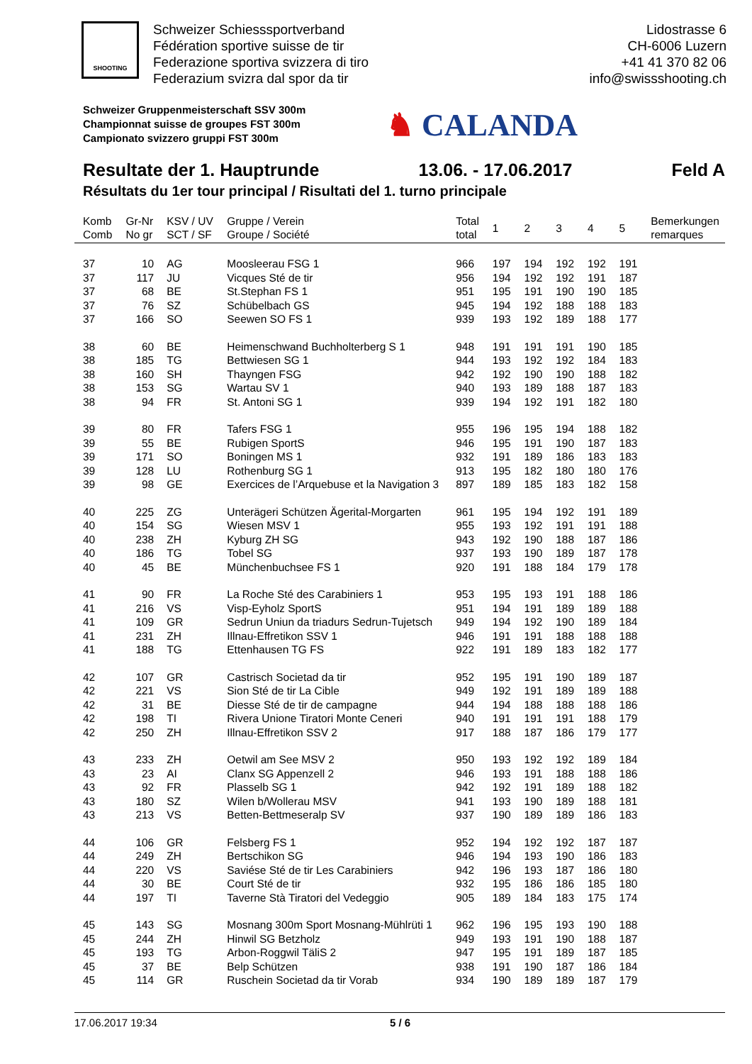SHOOTING
Schweizer Schiesssportverband
Fédération sportive suisse de tir
Federazione sportiva svizzera di tiro
Federazium svizra dal spor da tir
Lidostrasse 6
CH-6006 Luzern
+41 41 370 82 06
info@swissshooting.ch
Schweizer Gruppenmeisterschaft SSV 300m
Championnat suisse de groupes FST 300m
Campionato svizzero gruppi FST 300m
♞ CALANDA
Resultate der 1. Hauptrunde 13.06. - 17.06.2017 Feld A
Résultats du 1er tour principal / Risultati del 1. turno principale
| Komb Comb | Gr-Nr No gr | KSV / UV SCT / SF | Gruppe / Verein Groupe / Société | Total total | 1 | 2 | 3 | 4 | 5 | Bemerkungen remarques |
| --- | --- | --- | --- | --- | --- | --- | --- | --- | --- | --- |
| 37 | 10 | AG | Moosleerau FSG 1 | 966 | 197 | 194 | 192 | 192 | 191 | |
| 37 | 117 | JU | Vicques Sté de tir | 956 | 194 | 192 | 192 | 191 | 187 | |
| 37 | 68 | BE | St.Stephan FS 1 | 951 | 195 | 191 | 190 | 190 | 185 | |
| 37 | 76 | SZ | Schübelbach GS | 945 | 194 | 192 | 188 | 188 | 183 | |
| 37 | 166 | SO | Seewen SO FS 1 | 939 | 193 | 192 | 189 | 188 | 177 | |
| 38 | 60 | BE | Heimenschwand Buchholterberg S 1 | 948 | 191 | 191 | 191 | 190 | 185 | |
| 38 | 185 | TG | Bettwiesen SG 1 | 944 | 193 | 192 | 192 | 184 | 183 | |
| 38 | 160 | SH | Thayngen FSG | 942 | 192 | 190 | 190 | 188 | 182 | |
| 38 | 153 | SG | Wartau SV 1 | 940 | 193 | 189 | 188 | 187 | 183 | |
| 38 | 94 | FR | St. Antoni SG 1 | 939 | 194 | 192 | 191 | 182 | 180 | |
| 39 | 80 | FR | Tafers FSG 1 | 955 | 196 | 195 | 194 | 188 | 182 | |
| 39 | 55 | BE | Rubigen SportS | 946 | 195 | 191 | 190 | 187 | 183 | |
| 39 | 171 | SO | Boningen MS 1 | 932 | 191 | 189 | 186 | 183 | 183 | |
| 39 | 128 | LU | Rothenburg SG 1 | 913 | 195 | 182 | 180 | 180 | 176 | |
| 39 | 98 | GE | Exercices de l’Arquebuse et la Navigation 3 | 897 | 189 | 185 | 183 | 182 | 158 | |
| 40 | 225 | ZG | Unterägeri Schützen Ägerital-Morgarten | 961 | 195 | 194 | 192 | 191 | 189 | |
| 40 | 154 | SG | Wiesen MSV 1 | 955 | 193 | 192 | 191 | 191 | 188 | |
| 40 | 238 | ZH | Kyburg ZH SG | 943 | 192 | 190 | 188 | 187 | 186 | |
| 40 | 186 | TG | Tobel SG | 937 | 193 | 190 | 189 | 187 | 178 | |
| 40 | 45 | BE | Münchenbuchsee FS 1 | 920 | 191 | 188 | 184 | 179 | 178 | |
| 41 | 90 | FR | La Roche Sté des Carabiniers 1 | 953 | 195 | 193 | 191 | 188 | 186 | |
| 41 | 216 | VS | Visp-Eyholz SportS | 951 | 194 | 191 | 189 | 189 | 188 | |
| 41 | 109 | GR | Sedrun Uniun da triadurs Sedrun-Tujetsch | 949 | 194 | 192 | 190 | 189 | 184 | |
| 41 | 231 | ZH | Illnau-Effretikon SSV 1 | 946 | 191 | 191 | 188 | 188 | 188 | |
| 41 | 188 | TG | Ettenhausen TG FS | 922 | 191 | 189 | 183 | 182 | 177 | |
| 42 | 107 | GR | Castrisch Societad da tir | 952 | 195 | 191 | 190 | 189 | 187 | |
| 42 | 221 | VS | Sion Sté de tir La Cible | 949 | 192 | 191 | 189 | 189 | 188 | |
| 42 | 31 | BE | Diesse Sté de tir de campagne | 944 | 194 | 188 | 188 | 188 | 186 | |
| 42 | 198 | TI | Rivera Unione Tiratori Monte Ceneri | 940 | 191 | 191 | 191 | 188 | 179 | |
| 42 | 250 | ZH | Illnau-Effretikon SSV 2 | 917 | 188 | 187 | 186 | 179 | 177 | |
| 43 | 233 | ZH | Oetwil am See MSV 2 | 950 | 193 | 192 | 192 | 189 | 184 | |
| 43 | 23 | AI | Clanx SG Appenzell 2 | 946 | 193 | 191 | 188 | 188 | 186 | |
| 43 | 92 | FR | Plasselb SG 1 | 942 | 192 | 191 | 189 | 188 | 182 | |
| 43 | 180 | SZ | Wilen b/Wollerau MSV | 941 | 193 | 190 | 189 | 188 | 181 | |
| 43 | 213 | VS | Betten-Bettmeseralp SV | 937 | 190 | 189 | 189 | 186 | 183 | |
| 44 | 106 | GR | Felsberg FS 1 | 952 | 194 | 192 | 192 | 187 | 187 | |
| 44 | 249 | ZH | Bertschikon SG | 946 | 194 | 193 | 190 | 186 | 183 | |
| 44 | 220 | VS | Saviése Sté de tir Les Carabiniers | 942 | 196 | 193 | 187 | 186 | 180 | |
| 44 | 30 | BE | Court Sté de tir | 932 | 195 | 186 | 186 | 185 | 180 | |
| 44 | 197 | TI | Taverne Stà Tiratori del Vedeggio | 905 | 189 | 184 | 183 | 175 | 174 | |
| 45 | 143 | SG | Mosnang 300m Sport Mosnang-Mühlrüti 1 | 962 | 196 | 195 | 193 | 190 | 188 | |
| 45 | 244 | ZH | Hinwil SG Betzholz | 949 | 193 | 191 | 190 | 188 | 187 | |
| 45 | 193 | TG | Arbon-Roggwil TäliS 2 | 947 | 195 | 191 | 189 | 187 | 185 | |
| 45 | 37 | BE | Belp Schützen | 938 | 191 | 190 | 187 | 186 | 184 | |
| 45 | 114 | GR | Ruschein Societad da tir Vorab | 934 | 190 | 189 | 189 | 187 | 179 | |
17.06.2017 19:34 5 / 6